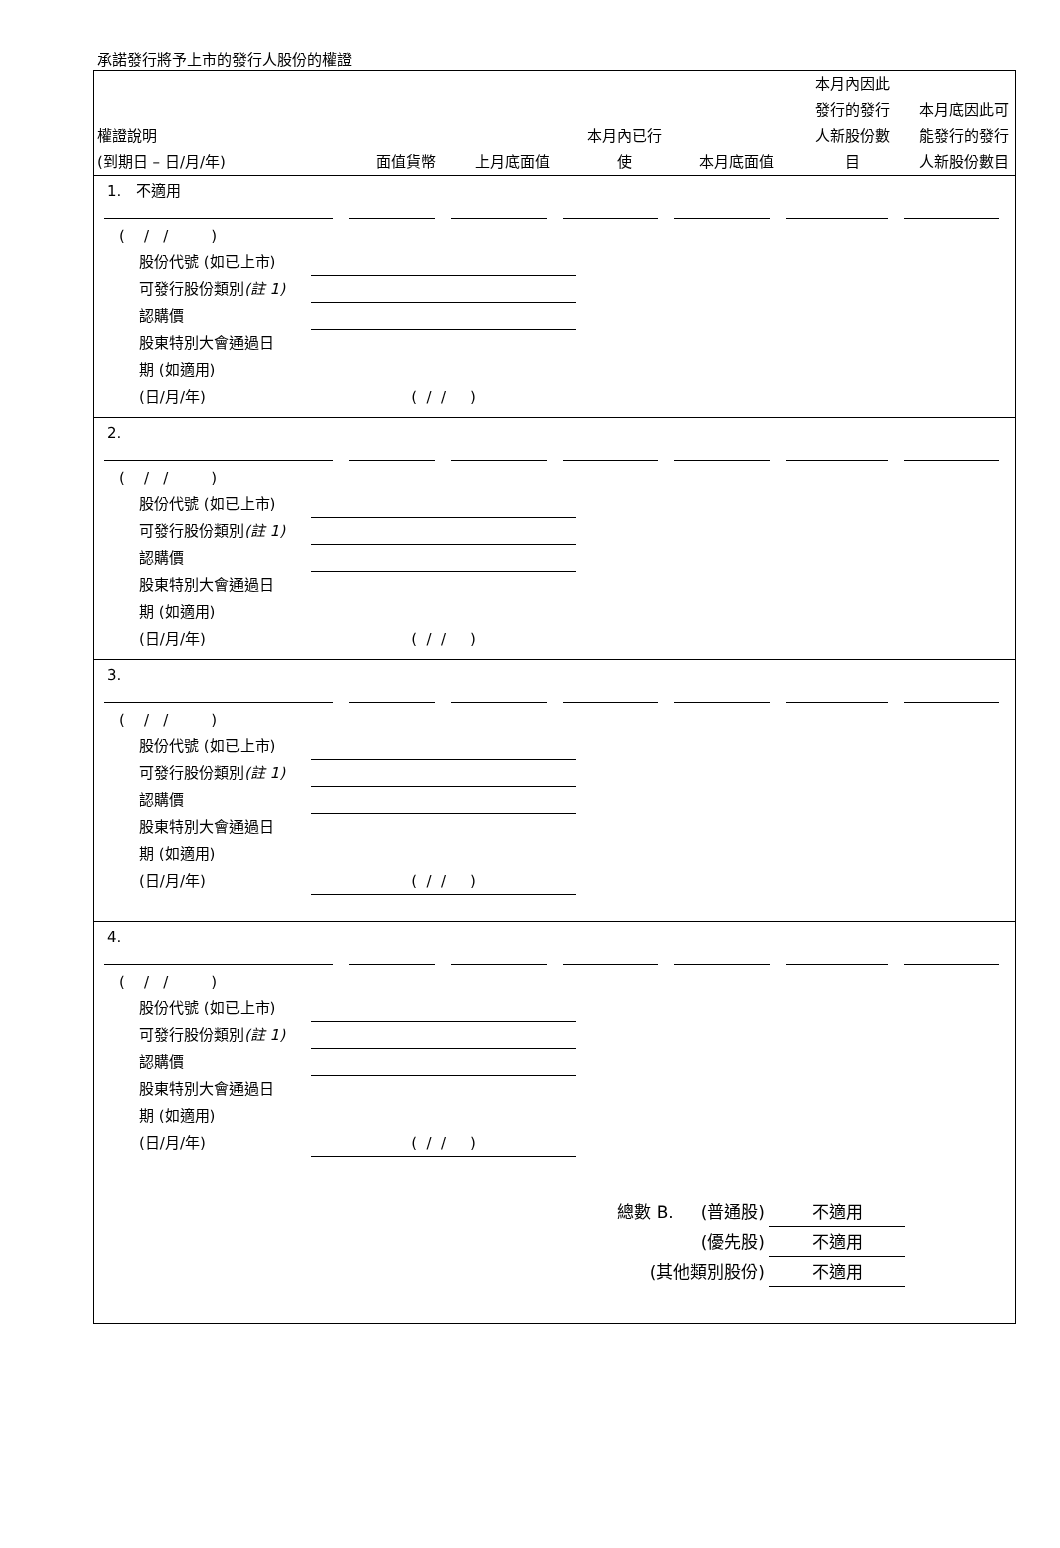承諾發行將予上市的發行人股份的權證
權證說明
(到期日 – 日/月/年)
面值貨幣
上月底面值
本月內已行
使
本月底面值
本月內因此
發行的發行
人新股份數
目
本月底因此可
能發行的發行
人新股份數目
1. 不適用
( / / )
股份代號 (如已上市)
可發行股份類別(註 1)
認購價
股東特別大會通過日
期 (如適用)
(日/月/年) ( / / )
2.
( / / )
股份代號 (如已上市)
可發行股份類別(註 1)
認購價
股東特別大會通過日
期 (如適用)
(日/月/年) ( / / )
3.
( / / )
股份代號 (如已上市)
可發行股份類別(註 1)
認購價
股東特別大會通過日
期 (如適用)
(日/月/年) ( / / )
4.
( / / )
股份代號 (如已上市)
可發行股份類別(註 1)
認購價
股東特別大會通過日
期 (如適用)
(日/月/年) ( / / )
總數 B. (普通股) 不適用
(優先股) 不適用
(其他類別股份) 不適用